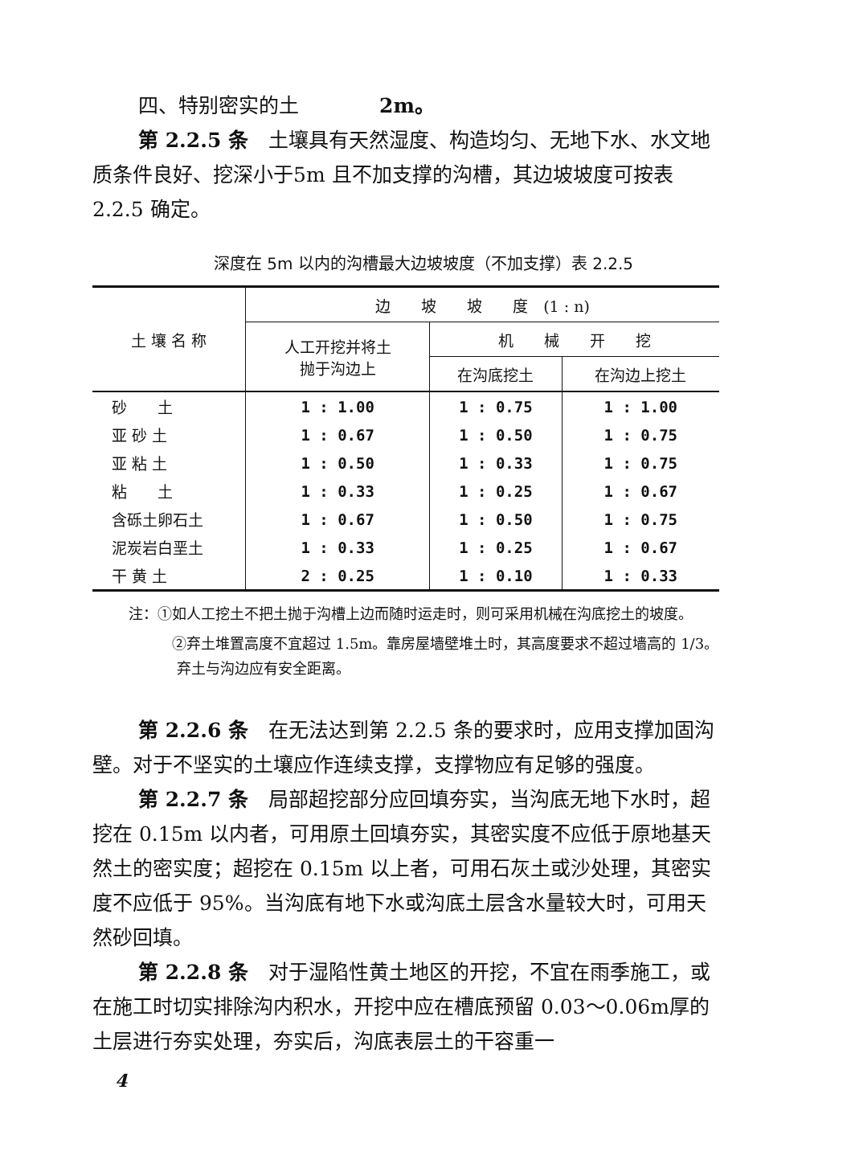四、特别密实的土　　　　2m。
第 2.2.5 条　土壤具有天然湿度、构造均匀、无地下水、水文地质条件良好、挖深小于5m 且不加支撑的沟槽，其边坡坡度可按表 2.2.5 确定。
深度在 5m 以内的沟槽最大边坡坡度（不加支撑）表 2.2.5
| 土 壤 名 称 | 边 坡 坡 度 (1 : n) | | |
| | 人工开挖并将土 抛于沟边上 | 机 械 开 挖 | |
| | | 在沟底挖土 | 在沟边上挖土 |
| 砂 土 | 1 : 1.00 | 1 : 0.75 | 1 : 1.00 |
| 亚 砂 土 | 1 : 0.67 | 1 : 0.50 | 1 : 0.75 |
| 亚 粘 土 | 1 : 0.50 | 1 : 0.33 | 1 : 0.75 |
| 粘 土 | 1 : 0.33 | 1 : 0.25 | 1 : 0.67 |
| 含砾土卵石土 | 1 : 0.67 | 1 : 0.50 | 1 : 0.75 |
| 泥炭岩白垩土 | 1 : 0.33 | 1 : 0.25 | 1 : 0.67 |
| 干 黄 土 | 2 : 0.25 | 1 : 0.10 | 1 : 0.33 |
注：①如人工挖土不把土抛于沟槽上边而随时运走时，则可采用机械在沟底挖土的坡度。
　　　②弃土堆置高度不宜超过 1.5m。靠房屋墙壁堆土时，其高度要求不超过墙高的 1/3。弃土与沟边应有安全距离。
第 2.2.6 条　在无法达到第 2.2.5 条的要求时，应用支撑加固沟壁。对于不坚实的土壤应作连续支撑，支撑物应有足够的强度。
第 2.2.7 条　局部超挖部分应回填夯实，当沟底无地下水时，超挖在 0.15m 以内者，可用原土回填夯实，其密实度不应低于原地基天然土的密实度；超挖在 0.15m 以上者，可用石灰土或沙处理，其密实度不应低于 95%。当沟底有地下水或沟底土层含水量较大时，可用天然砂回填。
第 2.2.8 条　对于湿陷性黄土地区的开挖，不宜在雨季施工，或在施工时切实排除沟内积水，开挖中应在槽底预留 0.03～0.06m厚的土层进行夯实处理，夯实后，沟底表层土的干容重一
4